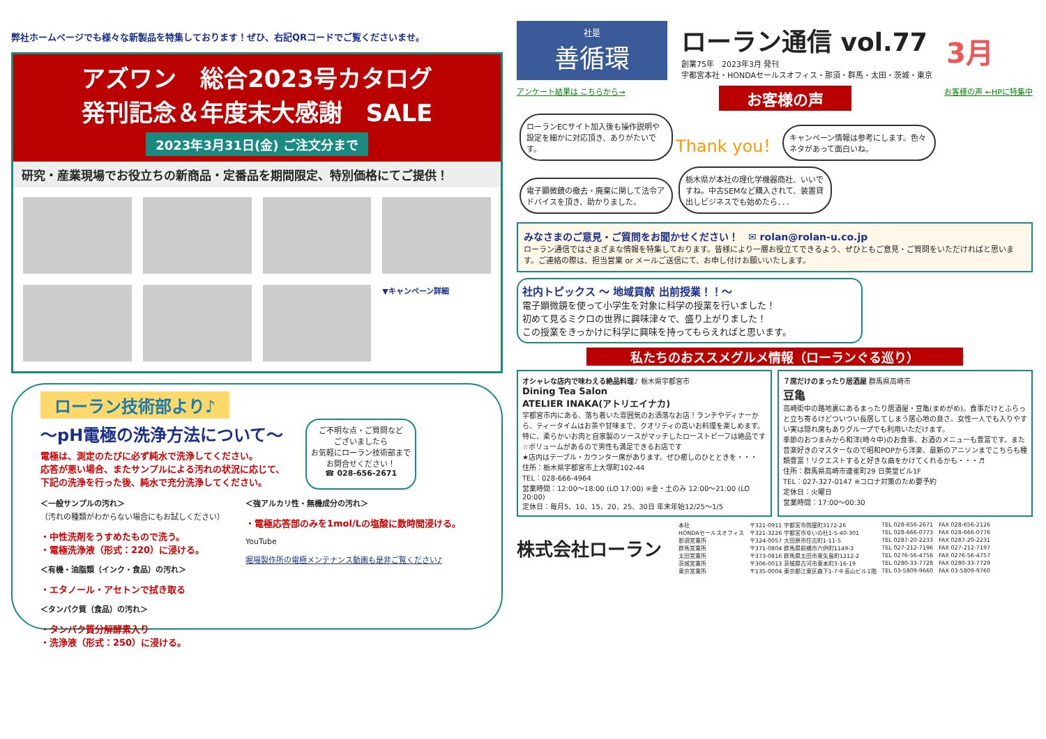弊社ホームページでも様々な新製品を特集しております！ぜひ、右記QRコードでご覧くださいませ。
アズワン　総合2023号カタログ
発刊記念＆年度末大感謝　SALE
2023年3月31日(金) ご注文分まで
研究・産業現場でお役立ちの新商品・定番品を期間限定、特別価格にてご提供！
▼キャンペーン詳細
ローラン技術部より♪
～pH電極の洗浄方法について～
電極は、測定のたびに必ず純水で洗浄してください。
応答が悪い場合、またサンプルによる汚れの状況に応じて、
下記の洗浄を行った後、純水で充分洗浄してください。
ご不明な点・ご質問など
ございましたら
お気軽にローラン技術部まで
お問合せください！
☎ 028-656-2671
＜一般サンプルの汚れ＞
（汚れの種類がわからない場合にもお試しください）
・中性洗剤をうすめたもので洗う。
・電極洗浄液（形式：220）に浸ける。
＜有機・油脂類（インク・食品）の汚れ＞
・エタノール・アセトンで拭き取る
＜タンパク質（食品）の汚れ＞
・タンパク質分解酵素入り
・洗浄液（形式：250）に浸ける。
＜強アルカリ性・無機成分の汚れ＞
・電極応答部のみを1mol/Lの塩酸に数時間浸ける。
YouTube
堀場製作所の電極メンテナンス動画も是非ご覧ください♪
社是
善循環
ローラン通信 vol.77
創業75年　2023年3月 発刊
宇都宮本社・HONDAセールスオフィス・那須・群馬・太田・茨城・東京
3月
アンケート結果は こちらから→ お客様の声 お客様の声 ←HPに特集中
ローランECサイト加入後も操作説明や設定を細かに対応頂き、ありがたいです。
Thank you！
キャンペーン情報は参考にします。色々ネタがあって面白いね。
電子顕微鏡の撤去・廃棄に関して法令アドバイスを頂き、助かりました。
栃木県が本社の理化学機器商社、いいですね。中古SEMなど購入されて、装置貸出しビジネスでも始めたら．．．
みなさまのご意見・ご質問をお聞かせください！　✉ rolan@rolan-u.co.jp
ローラン通信ではさまざまな情報を特集しております。皆様により一層お役立てできるよう、ぜひともご意見・ご質問をいただければと思います。ご連絡の際は、担当営業 or メールご送信にて、お申し付けお願いいたします。
社内トピックス ～ 地域貢献 出前授業！！～
電子顕微鏡を使って小学生を対象に科学の授業を行いました！
初めて見るミクロの世界に興味津々で、盛り上がりました！
この授業をきっかけに科学に興味を持ってもらえればと思います。
私たちのおススメグルメ情報（ローランぐる巡り）
オシャレな店内で味わえる絶品料理♪ 栃木県宇都宮市
Dining Tea Salon
ATELIER INAKA(アトリエイナカ)
宇都宮市内にある、落ち着いた雰囲気のお洒落なお店！ランチやディナーから、ティータイムはお茶や甘味まで、クオリティの高いお料理を楽しめます。特に、柔らかいお肉と自家製のソースがマッチしたローストビーフは絶品です☆ボリュームがあるので男性も満足できるお店です
★店内はテーブル・カウンター席があります。ぜひ癒しのひとときを・・・
住所：栃木県宇都宮市上大塚町102-44
TEL：028-666-4964
営業時間：12:00～18:00 (LO 17:00) ※金・土のみ 12:00～21:00 (LO 20:00)
定休日：毎月5、10、15、20、25、30日 年末年始12/25～1/5
７席だけのまったり居酒屋 群馬県高崎市
豆亀
高崎街中の路地裏にあるまったり居酒屋・豆亀(まめがめ)。食事だけとふらっと立ち寄るけどついつい長居してしまう居心地の良さ。女性一人でも入りやすい実は隠れ席もありグループでも利用いただけます。
季節のおつまみから和洋(時々中)のお食事、お酒のメニューも豊富です。また音楽好きのマスターなので昭和POPから洋楽、最新のアニソンまでこちらも種類豊富！リクエストすると好きな曲をかけてくれるかも・・・♬
住所：群馬県高崎市連雀町29 日英堂ビル1F
TEL：027-327-0147 ※コロナ対策のため要予約
定休日：火曜日
営業時間：17:00～00:30
株式会社ローラン
| 本社 | 〒321-0911 宇都宮市問屋町3172-26 | TEL 028-656-2671 | FAX 028-656-2126 |
| HONDAセールスオフィス | 〒321-3226 宇都宮市ゆいの杜1-5-40-301 | TEL 028-666-0773 | FAX 028-666-0776 |
| 那須営業所 | 〒324-0057 大田原市住吉町1-11-5 | TEL 0287-20-2233 | FAX 0287-20-2231 |
| 群馬営業所 | 〒371-0804 群馬県前橋市六供町1149-3 | TEL 027-212-7196 | FAX 027-212-7197 |
| 太田営業所 | 〒373-0816 群馬県太田市東矢島町1212-2 | TEL 0276-56-4756 | FAX 0276-56-4757 |
| 茨城営業所 | 〒306-0013 茨城県古河市東本町3-16-19 | TEL 0280-33-7728 | FAX 0280-33-7729 |
| 東京営業所 | 〒135-0004 東京都江東区森下1-7-9 長山ビル1階 | TEL 03-5809-9660 | FAX 03-5809-9760 |